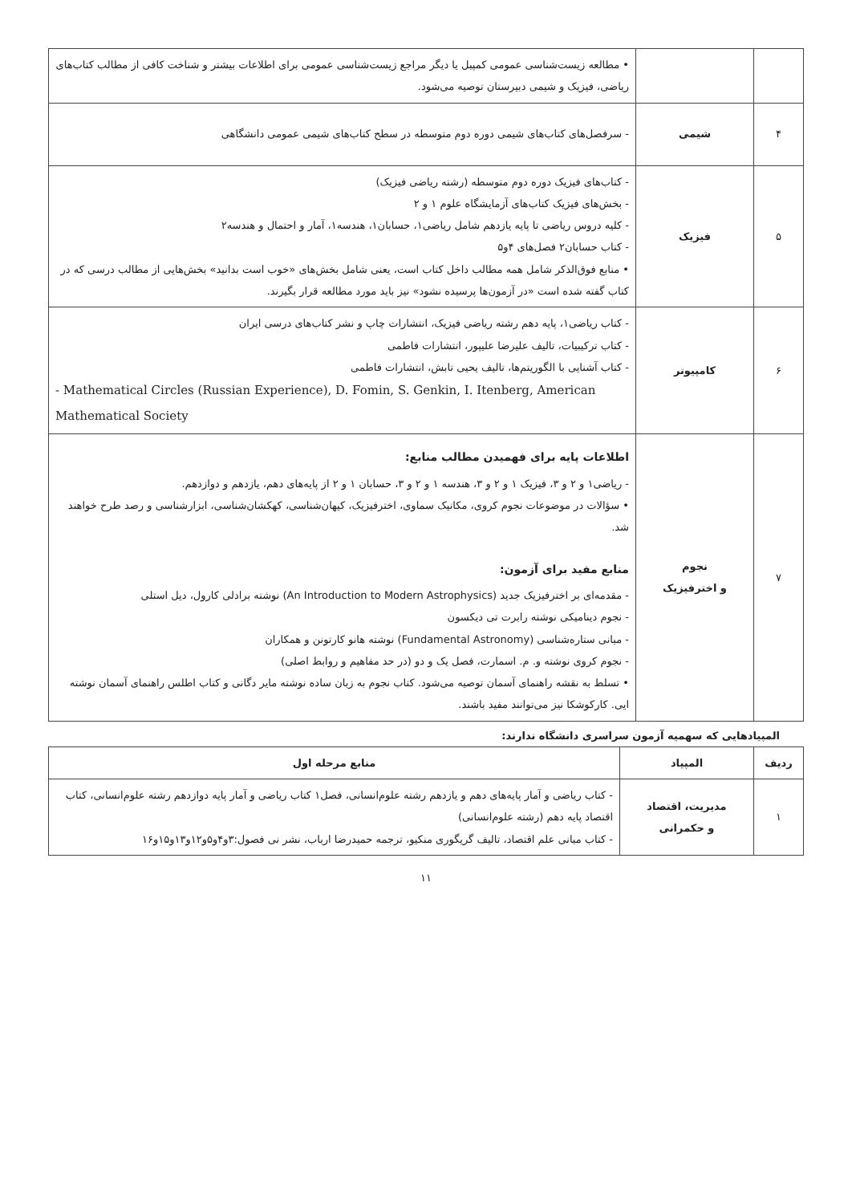| | | • مطالعه زیست‌شناسی عمومی کمپبل یا دیگر مراجع زیست‌شناسی عمومی برای اطلاعات بیشتر و شناخت کافی از مطالب کتاب‌های ریاضی، فیزیک و شیمی دبیرستان توصیه می‌شود. |
| ۴ | شیمی | - سرفصل‌های کتاب‌های شیمی دوره دوم متوسطه در سطح کتاب‌های شیمی عمومی دانشگاهی |
| ۵ | فیزیک | - کتاب‌های فیزیک دوره دوم متوسطه (رشته ریاضی فیزیک) - بخش‌های فیزیک کتاب‌های آزمایشگاه علوم ۱ و ۲ - کلیه دروس ریاضی تا پایه یازدهم شامل ریاضی۱، حسابان۱، هندسه۱، آمار و احتمال و هندسه۲ - کتاب حسابان۲ فصل‌های ۴و۵ • منابع فوق‌الذکر شامل همه مطالب داخل کتاب است، یعنی شامل بخش‌های «خوب است بدانید» بخش‌هایی از مطالب درسی که در کتاب گفته شده است «در آزمون‌ها پرسیده نشود» نیز باید مورد مطالعه قرار بگیرند. |
| ۶ | کامپیوتر | - کتاب ریاضی۱، پایه دهم رشته ریاضی فیزیک، انتشارات چاپ و نشر کتاب‌های درسی ایران - کتاب ترکیبیات، تالیف علیرضا علیپور، انتشارات فاطمی - کتاب آشنایی با الگوریتم‌ها، تالیف یحیی تابش، انتشارات فاطمی - Mathematical Circles (Russian Experience), D. Fomin, S. Genkin, I. Itenberg, American Mathematical Society |
| ۷ | نجوم و اخترفیزیک | اطلاعات پایه برای فهمیدن مطالب منابع: - ریاضی۱ و ۲ و ۳، فیزیک ۱ و ۲ و ۳، هندسه ۱ و ۲ و ۳، حسابان ۱ و ۲ از پایه‌های دهم، یازدهم و دوازدهم. • سؤالات در موضوعات نجوم کروی، مکانیک سماوی، اخترفیزیک، کیهان‌شناسی، کهکشان‌شناسی، ابزارشناسی و رصد طرح خواهند شد. منابع مفید برای آزمون: - مقدمه‌ای بر اخترفیزیک جدید ( An Introduction to Modern Astrophysics ) نوشته برادلی کارول، دیل استلی - نجوم دینامیکی نوشته رابرت تی دیکسون - مبانی ستاره‌شناسی ( Fundamental Astronomy ) نوشته هانو کارتونن و همکاران - نجوم کروی نوشته و. م. اسمارت، فصل یک و دو (در حد مفاهیم و روابط اصلی) • تسلط به نقشه راهنمای آسمان توصیه می‌شود. کتاب نجوم به زبان ساده نوشته مایر دگانی و کتاب اطلس راهنمای آسمان نوشته ایی. کارکوشکا نیز می‌توانند مفید باشند. |
المپیادهایی که سهمیه آزمون سراسری دانشگاه ندارند:
| ردیف | المپیاد | منابع مرحله اول |
| --- | --- | --- |
| ۱ | مدیریت، اقتصاد و حکمرانی | - کتاب ریاضی و آمار پایه‌های دهم و یازدهم رشته علوم‌انسانی، فصل۱ کتاب ریاضی و آمار پایه دوازدهم رشته علوم‌انسانی، کتاب اقتصاد پایه دهم (رشته علوم‌انسانی) - کتاب مبانی علم اقتصاد، تالیف گریگوری منکیو، ترجمه حمیدرضا ارباب، نشر نی فصول:۳و۴و۵و۱۲و۱۳و۱۵و۱۶ |
۱۱